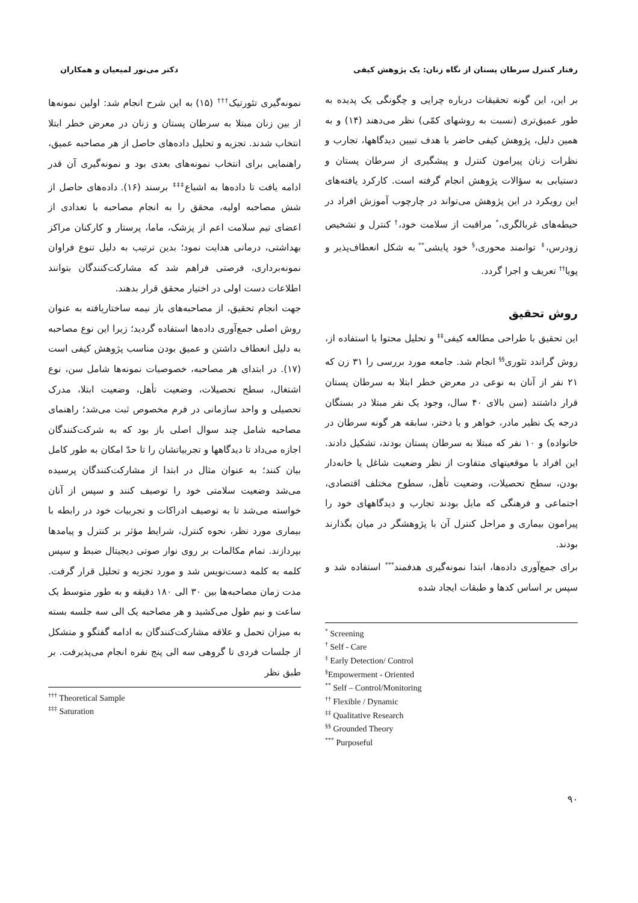رفتار کنترل سرطان پستان از نگاه زنان: یک پژوهش کیفی دکتر می‌نور لمیعیان و همکاران
بر این، این گونه تحقیقات درباره چرایی و چگونگی یک پدیده به طور عمیق‌تری (نسبت به روشهای کمّی) نظر می‌دهند (۱۴) و به همین دلیل، پژوهش کیفی حاضر با هدف تبیین دیدگاهها، تجارب و نظرات زنان پیرامون کنترل و پیشگیری از سرطان پستان و دستیابی به سؤالات پژوهش انجام گرفته است. کارکرد یافته‌های این رویکرد در این پژوهش می‌تواند در چارچوب آموزش افراد در حیطه‌های غربالگری،<sup>*</sup> مراقبت از سلامت خود،<sup>†</sup> کنترل و تشخیص زودرس،<sup>‡</sup> توانمند محوری،<sup>§</sup> خود پایشی<sup>**</sup> به شکل انعطاف‌پذیر و پویا<sup>††</sup> تعریف و اجرا گردد.
روش تحقیق
این تحقیق با طراحی مطالعه کیفی<sup>‡‡</sup> و تحلیل محتوا با استفاده از، روش گراندد تئوری<sup>§§</sup> انجام شد. جامعه مورد بررسی را ۳۱ زن که ۲۱ نفر از آنان به نوعی در معرض خطر ابتلا به سرطان پستان قرار داشتند (سن بالای ۴۰ سال، وجود یک نفر مبتلا در بستگان درجه یک نظیر مادر، خواهر و یا دختر، سابقه هر گونه سرطان در خانواده) و ۱۰ نفر که مبتلا به سرطان پستان بودند، تشکیل دادند. این افراد با موقعیتهای متفاوت از نظر وضعیت شاغل یا خانه‌دار بودن، سطح تحصیلات، وضعیت تأهل، سطوح مختلف اقتصادی، اجتماعی و فرهنگی که مایل بودند تجارب و دیدگاههای خود را پیرامون بیماری و مراحل کنترل آن با پژوهشگر در میان بگذارند بودند.
برای جمع‌آوری داده‌ها، ابتدا نمونه‌گیری هدفمند<sup>***</sup> استفاده شد و سپس بر اساس کدها و طبقات ایجاد شده
<sup>*</sup> Screening
<sup>†</sup> Self - Care
<sup>‡</sup> Early Detection/ Control
<sup>§</sup> Empowerment - Oriented
<sup>**</sup> Self – Control/Monitoring
<sup>††</sup> Flexible / Dynamic
<sup>‡‡</sup> Qualitative Research
<sup>§§</sup> Grounded Theory
<sup>***</sup> Purposeful
نمونه‌گیری تئورتیک<sup>†††</sup> (۱۵) به این شرح انجام شد: اولین نمونه‌ها از بین زنان مبتلا به سرطان پستان و زنان در معرض خطر ابتلا انتخاب شدند. تجزیه و تحلیل داده‌های حاصل از هر مصاحبه عمیق، راهنمایی برای انتخاب نمونه‌های بعدی بود و نمونه‌گیری آن قدر ادامه یافت تا داده‌ها به اشباع<sup>‡‡‡</sup> برسند (۱۶). داده‌های حاصل از شش مصاحبه اولیه، محقق را به انجام مصاحبه با تعدادی از اعضای تیم سلامت اعم از پزشک، ماما، پرستار و کارکنان مراکز بهداشتی، درمانی هدایت نمود؛ بدین ترتیب به دلیل تنوع فراوان نمونه‌برداری، فرصتی فراهم شد که مشارکت‌کنندگان بتوانند اطلاعات دست اولی در اختیار محقق قرار بدهند.
جهت انجام تحقیق، از مصاحبه‌های باز نیمه ساختاریافته به عنوان روش اصلی جمع‌آوری داده‌ها استفاده گردید؛ زیرا این نوع مصاحبه به دلیل انعطاف داشتن و عمیق بودن مناسب پژوهش کیفی است (۱۷). در ابتدای هر مصاحبه، خصوصیات نمونه‌ها شامل سن، نوع اشتغال، سطح تحصیلات، وضعیت تأهل، وضعیت ابتلا، مدرک تحصیلی و واحد سازمانی در فرم مخصوص ثبت می‌شد؛ راهنمای مصاحبه شامل چند سوال اصلی باز بود که به شرکت‌کنندگان اجازه می‌داد تا دیدگاهها و تجربیاتشان را تا حدّ امکان به طور کامل بیان کنند؛ به عنوان مثال در ابتدا از مشارکت‌کنندگان پرسیده می‌شد وضعیت سلامتی خود را توصیف کنند و سپس از آنان خواسته می‌شد تا به توصیف ادراکات و تجربیات خود در رابطه با بیماری مورد نظر، نحوه کنترل، شرایط مؤثر بر کنترل و پیامدها بپردازند. تمام مکالمات بر روی نوار صوتی دیجیتال ضبط و سپس کلمه به کلمه دست‌نویس شد و مورد تجزیه و تحلیل قرار گرفت. مدت زمان مصاحبه‌ها بین ۳۰ الی ۱۸۰ دقیقه و به طور متوسط یک ساعت و نیم طول می‌کشید و هر مصاحبه یک الی سه جلسه بسته به میزان تحمل و علاقه مشارکت‌کنندگان به ادامه گفتگو و متشکل از جلسات فردی تا گروهی سه الی پنج نفره انجام می‌پذیرفت. بر طبق نظر
<sup>†††</sup> Theoretical Sample
<sup>‡‡‡</sup> Saturation
۹۰